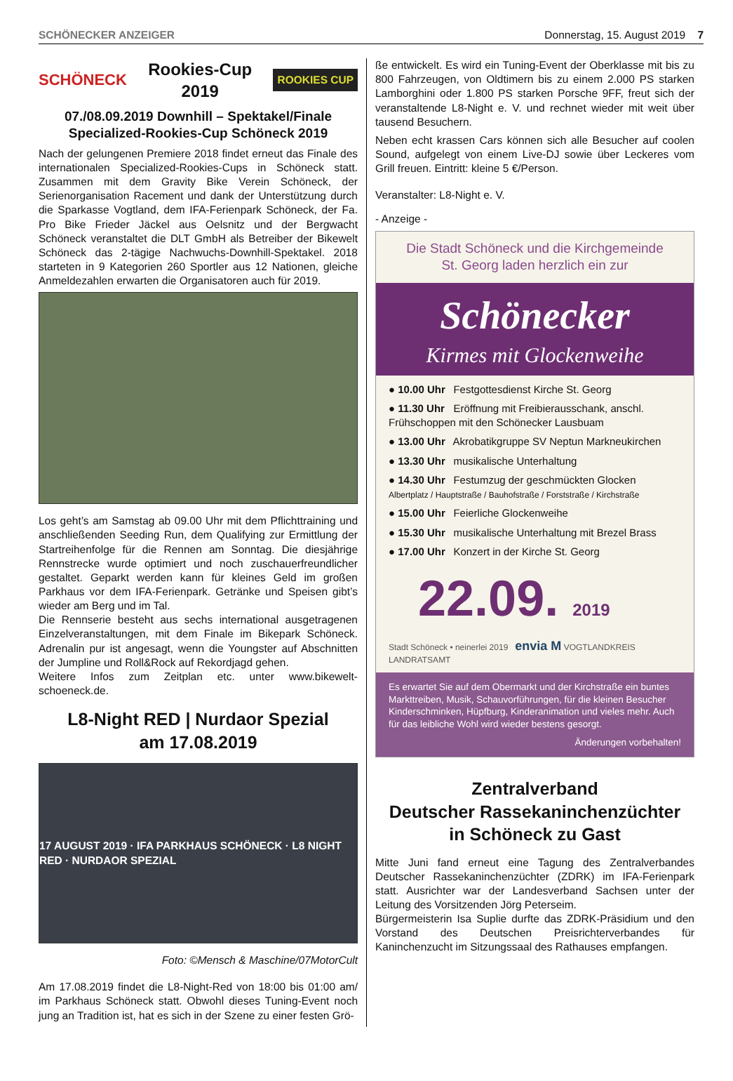SCHÖNECKER ANZEIGER Donnerstag, 15. August 2019 7
SCHÖNECK Rookies-Cup
2019 ROOKIES CUP
07./08.09.2019 Downhill – Spektakel/Finale
Specialized-Rookies-Cup Schöneck 2019
Nach der gelungenen Premiere 2018 findet erneut das Finale des internationalen Specialized-Rookies-Cups in Schöneck statt. Zusammen mit dem Gravity Bike Verein Schöneck, der Serienorganisation Racement und dank der Unterstützung durch die Sparkasse Vogtland, dem IFA-Ferienpark Schöneck, der Fa. Pro Bike Frieder Jäckel aus Oelsnitz und der Bergwacht Schöneck veranstaltet die DLT GmbH als Betreiber der Bikewelt Schöneck das 2-tägige Nachwuchs-Downhill-Spektakel. 2018 starteten in 9 Kategorien 260 Sportler aus 12 Nationen, gleiche Anmeldezahlen erwarten die Organisatoren auch für 2019.
Los geht’s am Samstag ab 09.00 Uhr mit dem Pflichttraining und anschließenden Seeding Run, dem Qualifying zur Ermittlung der Startreihenfolge für die Rennen am Sonntag. Die diesjährige Rennstrecke wurde optimiert und noch zuschauerfreundlicher gestaltet. Geparkt werden kann für kleines Geld im großen Parkhaus vor dem IFA-Ferienpark. Getränke und Speisen gibt’s wieder am Berg und im Tal.
Die Rennserie besteht aus sechs international ausgetragenen Einzelveranstaltungen, mit dem Finale im Bikepark Schöneck. Adrenalin pur ist angesagt, wenn die Youngster auf Abschnitten der Jumpline und Roll&Rock auf Rekordjagd gehen.
Weitere Infos zum Zeitplan etc. unter www.bikewelt-schoeneck.de.
L8-Night RED | Nurdaor Spezial
am 17.08.2019
17 AUGUST 2019 · IFA PARKHAUS SCHÖNECK · L8 NIGHT RED · NURDAOR SPEZIAL
Foto: ©Mensch & Maschine/07MotorCult
Am 17.08.2019 findet die L8-Night-Red von 18:00 bis 01:00 am/ im Parkhaus Schöneck statt. Obwohl dieses Tuning-Event noch jung an Tradition ist, hat es sich in der Szene zu einer festen Grö-
ße entwickelt. Es wird ein Tuning-Event der Oberklasse mit bis zu 800 Fahrzeugen, von Oldtimern bis zu einem 2.000 PS starken Lamborghini oder 1.800 PS starken Porsche 9FF, freut sich der veranstaltende L8-Night e. V. und rechnet wieder mit weit über tausend Besuchern.
Neben echt krassen Cars können sich alle Besucher auf coolen Sound, aufgelegt von einem Live-DJ sowie über Leckeres vom Grill freuen. Eintritt: kleine 5 €/Person.
Veranstalter: L8-Night e. V.
- Anzeige -
Die Stadt Schöneck und die Kirchgemeinde
St. Georg laden herzlich ein zur
Schönecker
Kirmes mit Glockenweihe
● 10.00 Uhr Festgottesdienst Kirche St. Georg
● 11.30 Uhr Eröffnung mit Freibierausschank, anschl. Frühschoppen mit den Schönecker Lausbuam
● 13.00 Uhr Akrobatikgruppe SV Neptun Markneukirchen
● 13.30 Uhr musikalische Unterhaltung
● 14.30 Uhr Festumzug der geschmückten Glocken
Albertplatz / Hauptstraße / Bauhofstraße / Forststraße / Kirchstraße
● 15.00 Uhr Feierliche Glockenweihe
● 15.30 Uhr musikalische Unterhaltung mit Brezel Brass
● 17.00 Uhr Konzert in der Kirche St. Georg
22.09. 2019
Stadt Schöneck • neinerlei 2019 envia M VOGTLANDKREIS LANDRATSAMT
Es erwartet Sie auf dem Obermarkt und der Kirchstraße ein buntes Markttreiben, Musik, Schauvorführungen, für die kleinen Besucher Kinderschminken, Hüpfburg, Kinderanimation und vieles mehr. Auch für das leibliche Wohl wird wieder bestens gesorgt.
Änderungen vorbehalten!
Zentralverband
Deutscher Rassekaninchenzüchter
in Schöneck zu Gast
Mitte Juni fand erneut eine Tagung des Zentralverbandes Deutscher Rassekaninchenzüchter (ZDRK) im IFA-Ferienpark statt. Ausrichter war der Landesverband Sachsen unter der Leitung des Vorsitzenden Jörg Peterseim.
Bürgermeisterin Isa Suplie durfte das ZDRK-Präsidium und den Vorstand des Deutschen Preisrichterverbandes für Kaninchenzucht im Sitzungssaal des Rathauses empfangen.